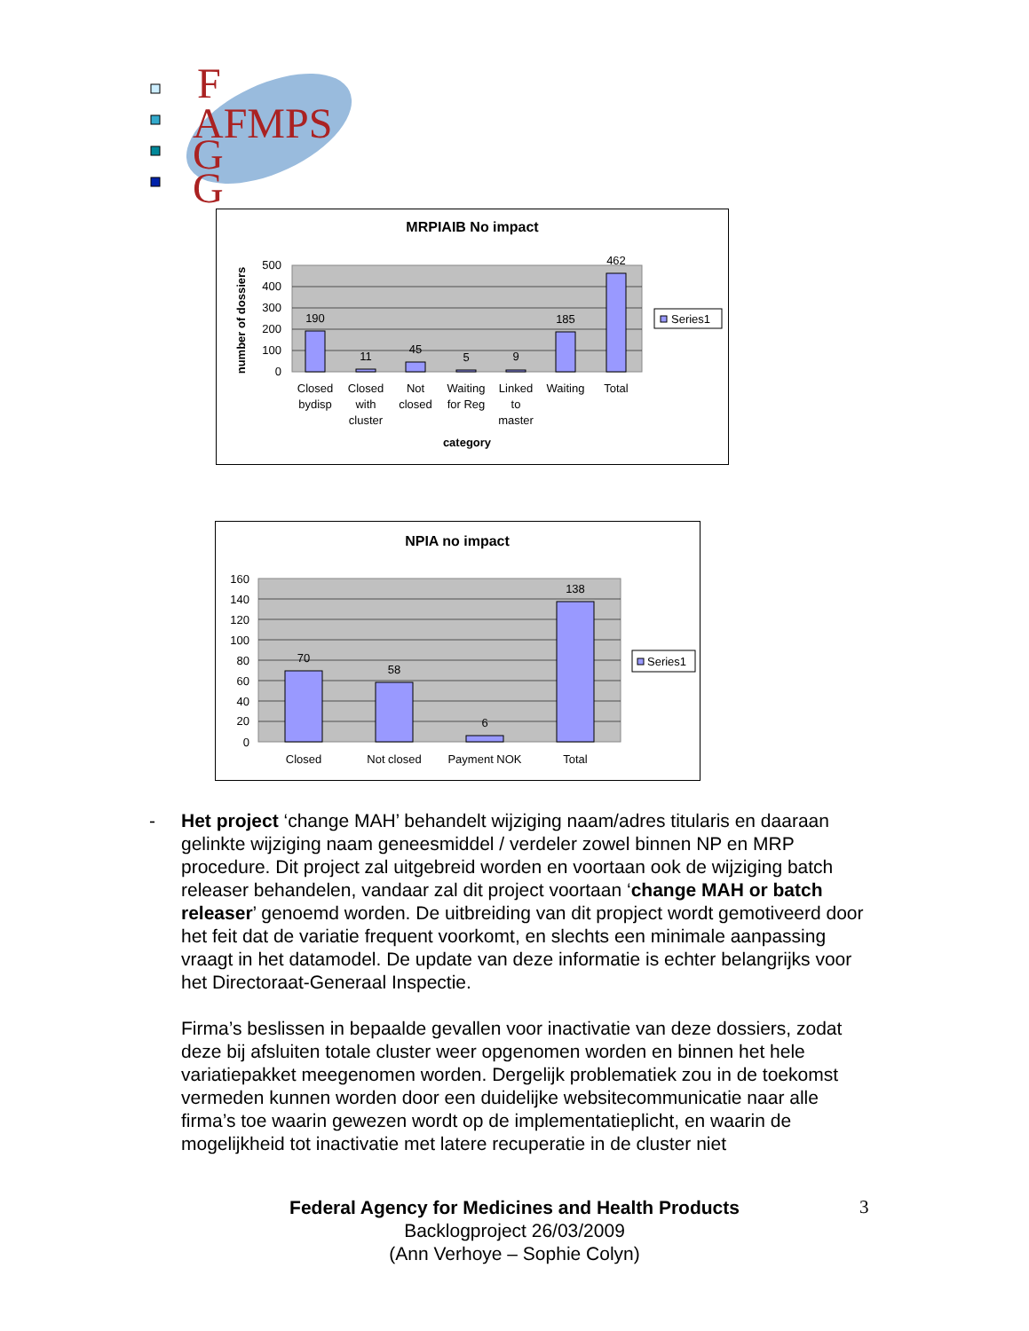F
AFMPS
G
G
MRPIAIB No impact
500
400
300
200
100
0
number of dossiers
190
11
45
5
9
185
462
Closed
bydisp
Closed
with
cluster
Not
closed
Waiting
for Reg
Linked
to
master
Waiting
Total
category
Series1
NPIA no impact
160
140
120
100
80
60
40
20
0
70
58
6
138
Closed
Not closed
Payment NOK
Total
Series1
-
Het project ‘change MAH’ behandelt wijziging naam/adres titularis en daaraan gelinkte wijziging naam geneesmiddel / verdeler zowel binnen NP en MRP procedure. Dit project zal uitgebreid worden en voortaan ook de wijziging batch releaser behandelen, vandaar zal dit project voortaan ‘change MAH or batch releaser’ genoemd worden. De uitbreiding van dit propject wordt gemotiveerd door het feit dat de variatie frequent voorkomt, en slechts een minimale aanpassing vraagt in het datamodel. De update van deze informatie is echter belangrijks voor het Directoraat-Generaal Inspectie.
Firma’s beslissen in bepaalde gevallen voor inactivatie van deze dossiers, zodat deze bij afsluiten totale cluster weer opgenomen worden en binnen het hele variatiepakket meegenomen worden. Dergelijk problematiek zou in de toekomst vermeden kunnen worden door een duidelijke websitecommunicatie naar alle firma’s toe waarin gewezen wordt op de implementatieplicht, en waarin de mogelijkheid tot inactivatie met latere recuperatie in de cluster niet
Federal Agency for Medicines and Health Products
Backlogproject 26/03/2009
(Ann Verhoye – Sophie Colyn)
3